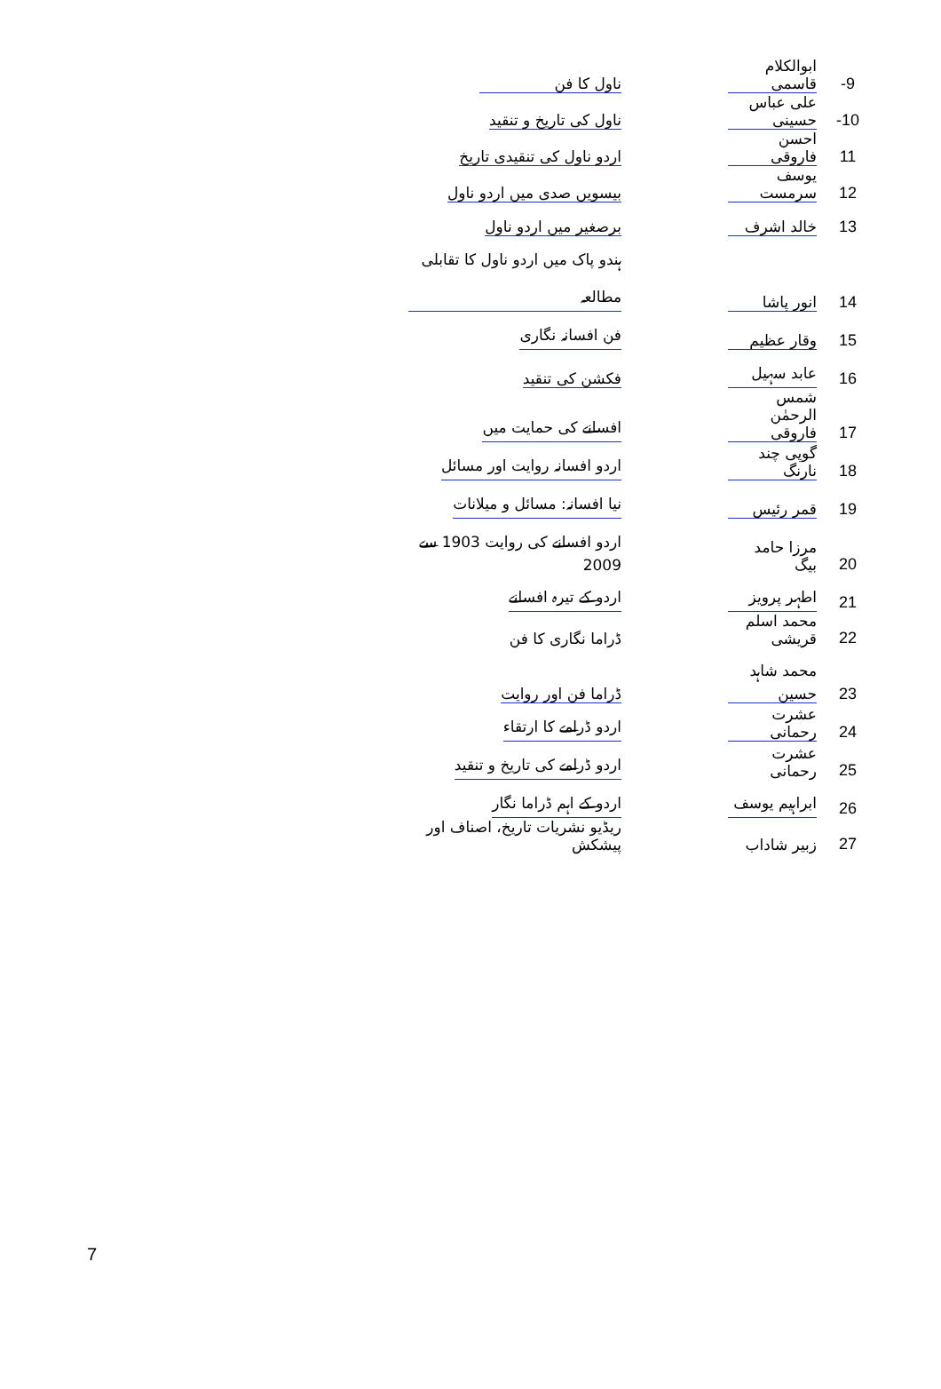| -9 | ابوالکلام قاسمی | ناول کا فن |
| -10 | علی عباس حسینی | ناول کی تاریخ و تنقید |
| 11 | احسن فاروقی | اردو ناول کی تنقیدی تاریخ |
| 12 | یوسف سرمست | بیسویں صدی میں اردو ناول |
| 13 | خالد اشرف | برصغیر میں اردو ناول |
| 14 | انور پاشا | ہندو پاک میں اردو ناول کا تقابلی مطالعہ |
| 15 | وقار عظیم | فن افسانہ نگاری |
| 16 | عابد سہیل | فکشن کی تنقید |
| 17 | شمس الرحمٰن فاروقی | افسانے کی حمایت میں |
| 18 | گوپی چند نارنگ | اردو افسانہ روایت اور مسائل |
| 19 | قمر رئیس | نیا افسانہ: مسائل و میلانات |
| 20 | مرزا حامد بیگ | اردو افسانے کی روایت 1903 سے 2009 |
| 21 | اطہر پرویز | اردو کے تیرہ افسانے |
| 22 | محمد اسلم قریشی | ڈراما نگاری کا فن |
| 23 | محمد شاہد حسین | ڈراما فن اور روایت |
| 24 | عشرت رحمانی | اردو ڈرامے کا ارتقاء |
| 25 | عشرت رحمانی | اردو ڈرامے کی تاریخ و تنقید |
| 26 | ابراہیم یوسف | اردو کے اہم ڈراما نگار |
| 27 | زبیر شاداب | ریڈیو نشریات تاریخ، اصناف اور پیشکش |
7